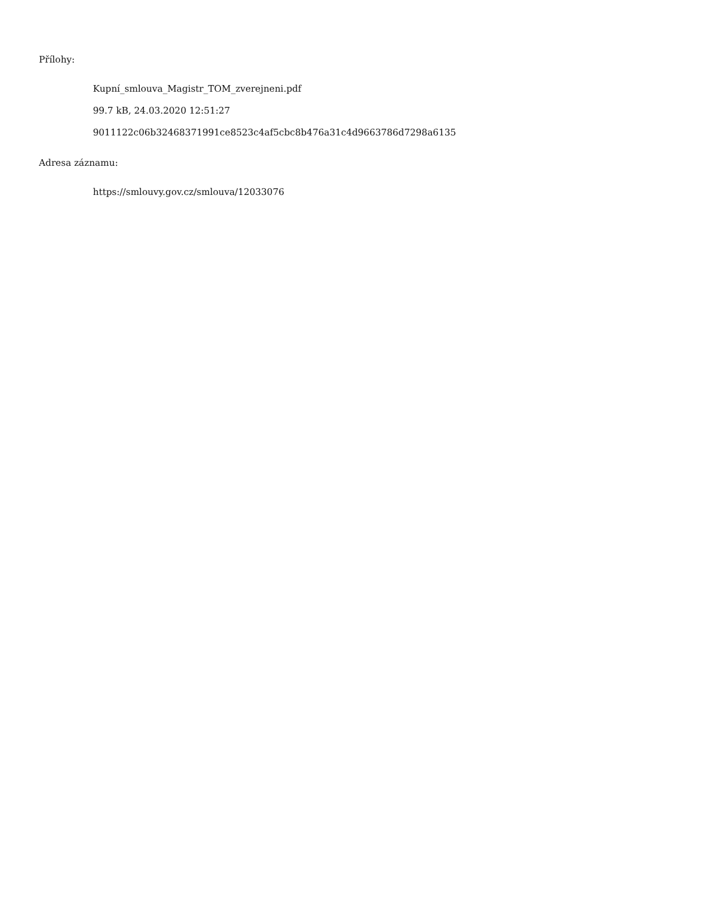Přílohy:
Kupní_smlouva_Magistr_TOM_zverejneni.pdf
99.7 kB, 24.03.2020 12:51:27
9011122c06b32468371991ce8523c4af5cbc8b476a31c4d9663786d7298a6135
Adresa záznamu:
https://smlouvy.gov.cz/smlouva/12033076